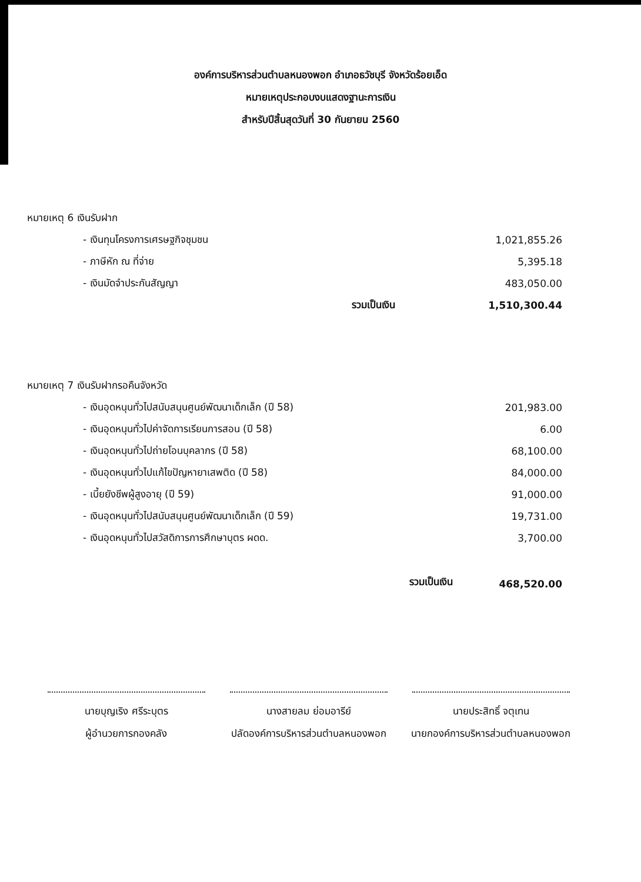องค์การบริหารส่วนตำบลหนองพอก อำเภอธวัชบุรี จังหวัดร้อยเอ็ด
หมายเหตุประกอบงบแสดงฐานะการเงิน
สำหรับปีสิ้นสุดวันที่ 30 กันยายน 2560
| หมายเหตุ 6 เงินรับฝาก | | |
| - เงินทุนโครงการเศรษฐกิจชุมชน | | 1,021,855.26 |
| - ภาษีหัก ณ ที่จ่าย | | 5,395.18 |
| - เงินมัดจำประกันสัญญา | | 483,050.00 |
| | รวมเป็นเงิน | 1,510,300.44 |
| หมายเหตุ 7 เงินรับฝากรอคืนจังหวัด | | |
| - เงินอุดหนุนทั่วไปสนับสนุนศูนย์พัฒนาเด็กเล็ก (ปี 58) | | 201,983.00 |
| - เงินอุดหนุนทั่วไปค่าจัดการเรียนการสอน (ปี 58) | | 6.00 |
| - เงินอุดหนุนทั่วไปถ่ายโอนบุคลากร (ปี 58) | | 68,100.00 |
| - เงินอุดหนุนทั่วไปแก้ไขปัญหายาเสพติด (ปี 58) | | 84,000.00 |
| - เบี้ยยังชีพผู้สูงอายุ (ปี 59) | | 91,000.00 |
| - เงินอุดหนุนทั่วไปสนับสนุนศูนย์พัฒนาเด็กเล็ก (ปี 59) | | 19,731.00 |
| - เงินอุดหนุนทั่วไปสวัสดิการการศึกษาบุตร ผดด. | | 3,700.00 |
| | รวมเป็นเงิน | 468,520.00 |
| นายบุญเริง ศรีระบุตร | นางสายลม ย่อมอารีย์ | นายประสิทธิ์ จตุเทน |
| ผู้อำนวยการกองคลัง | ปลัดองค์การบริหารส่วนตำบลหนองพอก | นายกองค์การบริหารส่วนตำบลหนองพอก |